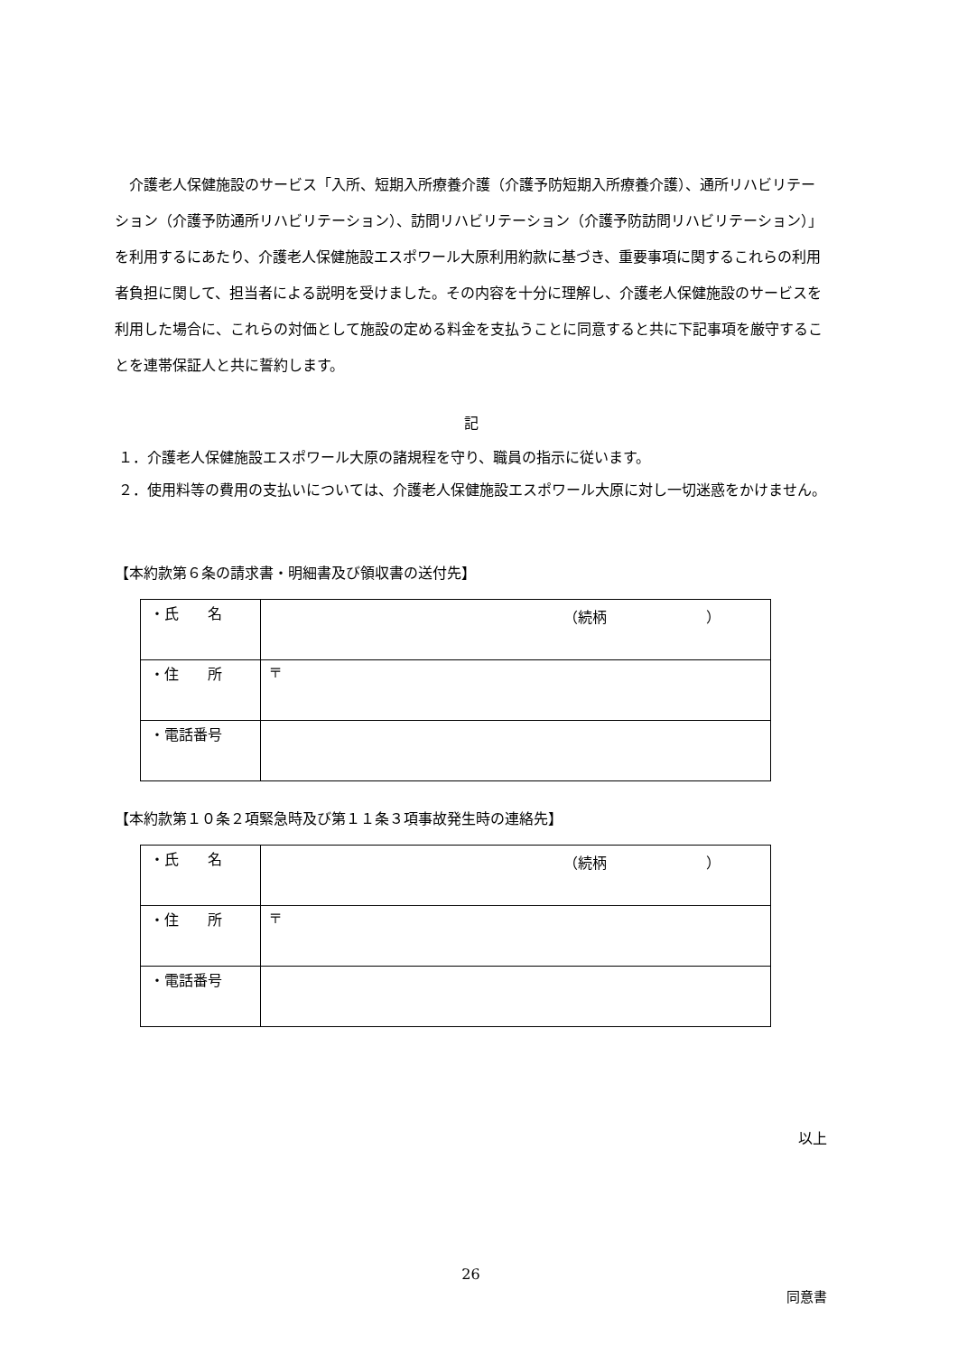介護老人保健施設のサービス「入所、短期入所療養介護（介護予防短期入所療養介護）、通所リハビリテーション（介護予防通所リハビリテーション）、訪問リハビリテーション（介護予防訪問リハビリテーション）」を利用するにあたり、介護老人保健施設エスポワール大原利用約款に基づき、重要事項に関するこれらの利用者負担に関して、担当者による説明を受けました。その内容を十分に理解し、介護老人保健施設のサービスを利用した場合に、これらの対価として施設の定める料金を支払うことに同意すると共に下記事項を厳守することを連帯保証人と共に誓約します。
記
１．介護老人保健施設エスポワール大原の諸規程を守り、職員の指示に従います。
２．使用料等の費用の支払いについては、介護老人保健施設エスポワール大原に対し一切迷惑をかけません。
【本約款第６条の請求書・明細書及び領収書の送付先】
| ・氏 名 | （続柄 ） |
| ・住 所 | 〒 |
| ・電話番号 | |
【本約款第１０条２項緊急時及び第１１条３項事故発生時の連絡先】
| ・氏 名 | （続柄 ） |
| ・住 所 | 〒 |
| ・電話番号 | |
以上
26
同意書